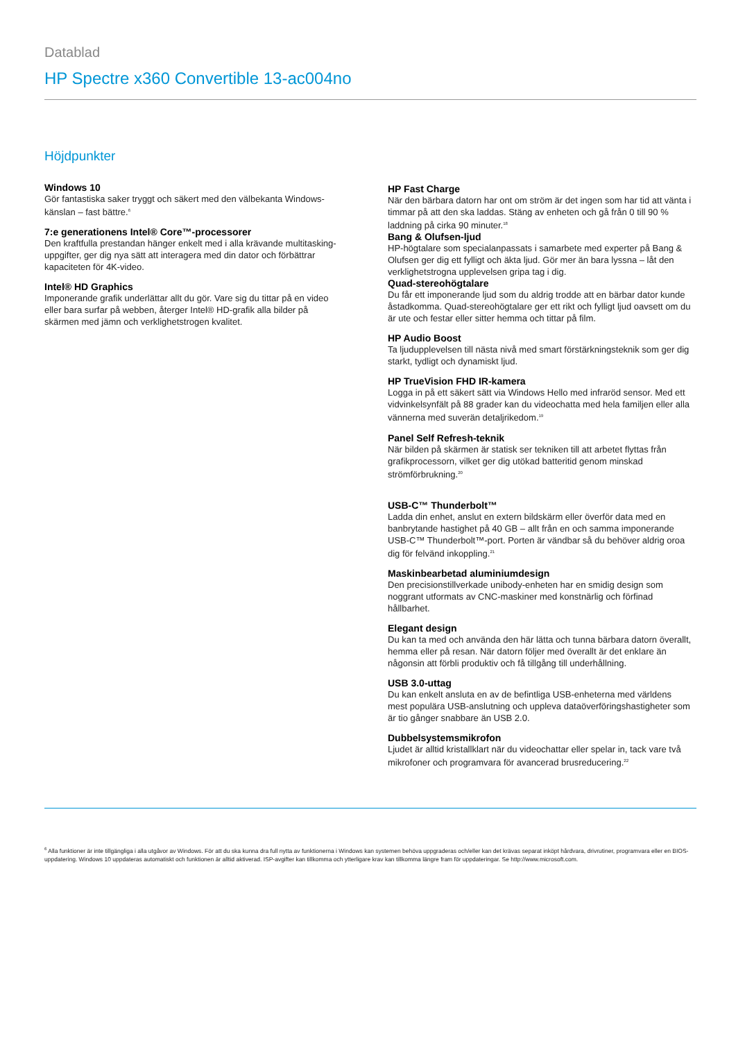Datablad
HP Spectre x360 Convertible 13-ac004no
Höjdpunkter
Windows 10
Gör fantastiska saker tryggt och säkert med den välbekanta Windows-känslan – fast bättre.<sup>6</sup>
7:e generationens Intel® Core™-processorer
Den kraftfulla prestandan hänger enkelt med i alla krävande multitasking-uppgifter, ger dig nya sätt att interagera med din dator och förbättrar kapaciteten för 4K-video.
Intel® HD Graphics
Imponerande grafik underlättar allt du gör. Vare sig du tittar på en video eller bara surfar på webben, återger Intel® HD-grafik alla bilder på skärmen med jämn och verklighetstrogen kvalitet.
HP Fast Charge
När den bärbara datorn har ont om ström är det ingen som har tid att vänta i timmar på att den ska laddas. Stäng av enheten och gå från 0 till 90 % laddning på cirka 90 minuter.<sup>18</sup>
Bang & Olufsen-ljud
HP-högtalare som specialanpassats i samarbete med experter på Bang & Olufsen ger dig ett fylligt och äkta ljud. Gör mer än bara lyssna – låt den verklighetstrogna upplevelsen gripa tag i dig.
Quad-stereohögtalare
Du får ett imponerande ljud som du aldrig trodde att en bärbar dator kunde åstadkomma. Quad-stereohögtalare ger ett rikt och fylligt ljud oavsett om du är ute och festar eller sitter hemma och tittar på film.
HP Audio Boost
Ta ljudupplevelsen till nästa nivå med smart förstärkningsteknik som ger dig starkt, tydligt och dynamiskt ljud.
HP TrueVision FHD IR-kamera
Logga in på ett säkert sätt via Windows Hello med infraröd sensor. Med ett vidvinkelsynfält på 88 grader kan du videochatta med hela familjen eller alla vännerna med suverän detaljrikedom.<sup>19</sup>
Panel Self Refresh-teknik
När bilden på skärmen är statisk ser tekniken till att arbetet flyttas från grafikprocessorn, vilket ger dig utökad batteritid genom minskad strömförbrukning.<sup>20</sup>
USB-C™ Thunderbolt™
Ladda din enhet, anslut en extern bildskärm eller överför data med en banbrytande hastighet på 40 GB – allt från en och samma imponerande USB-C™ Thunderbolt™-port. Porten är vändbar så du behöver aldrig oroa dig för felvänd inkoppling.<sup>21</sup>
Maskinbearbetad aluminiumdesign
Den precisionstillverkade unibody-enheten har en smidig design som noggrant utformats av CNC-maskiner med konstnärlig och förfinad hållbarhet.
Elegant design
Du kan ta med och använda den här lätta och tunna bärbara datorn överallt, hemma eller på resan. När datorn följer med överallt är det enklare än någonsin att förbli produktiv och få tillgång till underhållning.
USB 3.0-uttag
Du kan enkelt ansluta en av de befintliga USB-enheterna med världens mest populära USB-anslutning och uppleva dataöverföringshastigheter som är tio gånger snabbare än USB 2.0.
Dubbelsystemsmikrofon
Ljudet är alltid kristallklart när du videochattar eller spelar in, tack vare två mikrofoner och programvara för avancerad brusreducering.<sup>22</sup>
<sup>6</sup> Alla funktioner är inte tillgängliga i alla utgåvor av Windows. För att du ska kunna dra full nytta av funktionerna i Windows kan systemen behöva uppgraderas och/eller kan det krävas separat inköpt hårdvara, drivrutiner, programvara eller en BIOS-uppdatering. Windows 10 uppdateras automatiskt och funktionen är alltid aktiverad. ISP-avgifter kan tillkomma och ytterligare krav kan tillkomma längre fram för uppdateringar. Se http://www.microsoft.com.